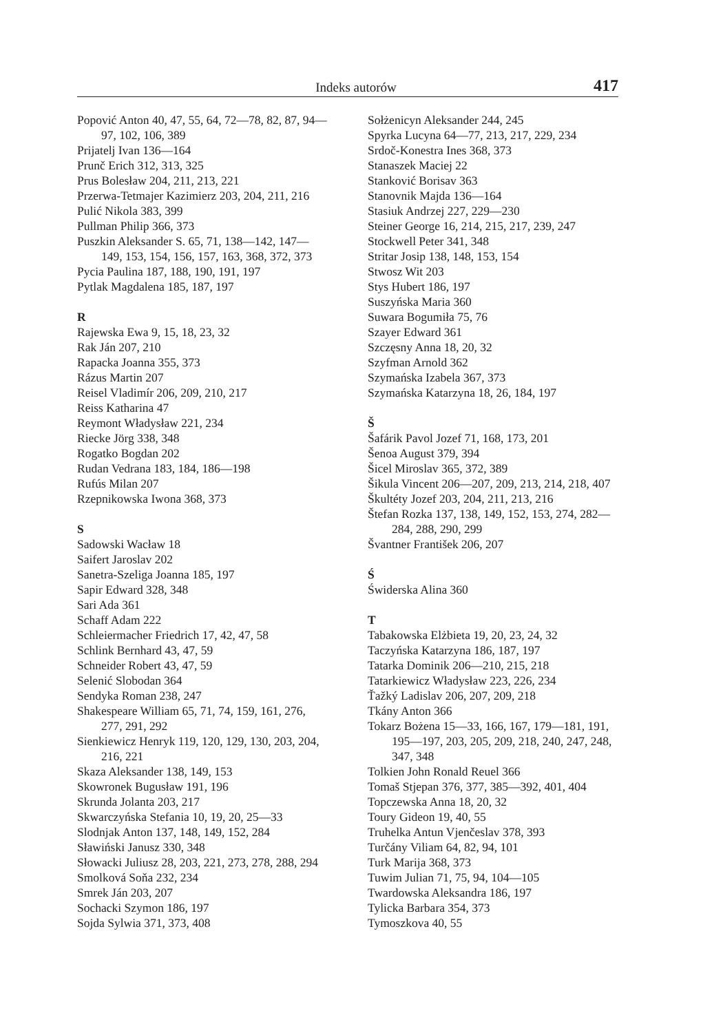Indeks autorów 417
Popović Anton 40, 47, 55, 64, 72—78, 82, 87, 94—97, 102, 106, 389
Prijatelj Ivan 136—164
Prunč Erich 312, 313, 325
Prus Bolesław 204, 211, 213, 221
Przerwa-Tetmajer Kazimierz 203, 204, 211, 216
Pulić Nikola 383, 399
Pullman Philip 366, 373
Puszkin Aleksander S. 65, 71, 138—142, 147—149, 153, 154, 156, 157, 163, 368, 372, 373
Pycia Paulina 187, 188, 190, 191, 197
Pytlak Magdalena 185, 187, 197
R
Rajewska Ewa 9, 15, 18, 23, 32
Rak Ján 207, 210
Rapacka Joanna 355, 373
Rázus Martin 207
Reisel Vladimír 206, 209, 210, 217
Reiss Katharina 47
Reymont Władysław 221, 234
Riecke Jörg 338, 348
Rogatko Bogdan 202
Rudan Vedrana 183, 184, 186—198
Rufús Milan 207
Rzepnikowska Iwona 368, 373
S
Sadowski Wacław 18
Saifert Jaroslav 202
Sanetra-Szeliga Joanna 185, 197
Sapir Edward 328, 348
Sari Ada 361
Schaff Adam 222
Schleiermacher Friedrich 17, 42, 47, 58
Schlink Bernhard 43, 47, 59
Schneider Robert 43, 47, 59
Selenić Slobodan 364
Sendyka Roman 238, 247
Shakespeare William 65, 71, 74, 159, 161, 276, 277, 291, 292
Sienkiewicz Henryk 119, 120, 129, 130, 203, 204, 216, 221
Skaza Aleksander 138, 149, 153
Skowronek Bugusław 191, 196
Skrunda Jolanta 203, 217
Skwarczyńska Stefania 10, 19, 20, 25—33
Slodnjak Anton 137, 148, 149, 152, 284
Sławiński Janusz 330, 348
Słowacki Juliusz 28, 203, 221, 273, 278, 288, 294
Smolková Soňa 232, 234
Smrek Ján 203, 207
Sochacki Szymon 186, 197
Sojda Sylwia 371, 373, 408
Sołżenicyn Aleksander 244, 245
Spyrka Lucyna 64—77, 213, 217, 229, 234
Srdoč-Konestra Ines 368, 373
Stanaszek Maciej 22
Stanković Borisav 363
Stanovnik Majda 136—164
Stasiuk Andrzej 227, 229—230
Steiner George 16, 214, 215, 217, 239, 247
Stockwell Peter 341, 348
Stritar Josip 138, 148, 153, 154
Stwosz Wit 203
Stys Hubert 186, 197
Suszyńska Maria 360
Suwara Bogumiła 75, 76
Szayer Edward 361
Szczęsny Anna 18, 20, 32
Szyfman Arnold 362
Szymańska Izabela 367, 373
Szymańska Katarzyna 18, 26, 184, 197
Š
Šafárik Pavol Jozef 71, 168, 173, 201
Šenoa August 379, 394
Šicel Miroslav 365, 372, 389
Šikula Vincent 206—207, 209, 213, 214, 218, 407
Škultéty Jozef 203, 204, 211, 213, 216
Štefan Rozka 137, 138, 149, 152, 153, 274, 282—284, 288, 290, 299
Švantner František 206, 207
Ś
Świderska Alina 360
T
Tabakowska Elżbieta 19, 20, 23, 24, 32
Taczyńska Katarzyna 186, 187, 197
Tatarka Dominik 206—210, 215, 218
Tatarkiewicz Władysław 223, 226, 234
Ťažký Ladislav 206, 207, 209, 218
Tkány Anton 366
Tokarz Bożena 15—33, 166, 167, 179—181, 191, 195—197, 203, 205, 209, 218, 240, 247, 248, 347, 348
Tolkien John Ronald Reuel 366
Tomaš Stjepan 376, 377, 385—392, 401, 404
Topczewska Anna 18, 20, 32
Toury Gideon 19, 40, 55
Truhelka Antun Vjenčeslav 378, 393
Turčány Viliam 64, 82, 94, 101
Turk Marija 368, 373
Tuwim Julian 71, 75, 94, 104—105
Twardowska Aleksandra 186, 197
Tylicka Barbara 354, 373
Tymoszkova 40, 55